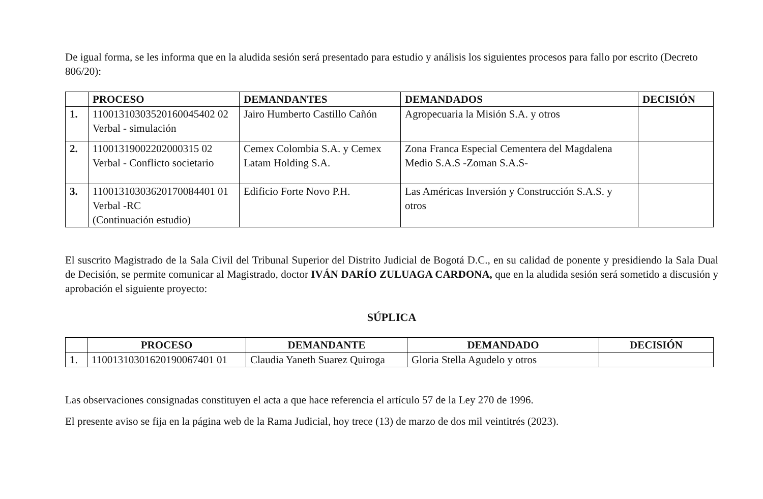De igual forma, se les informa que en la aludida sesión será presentado para estudio y análisis los siguientes procesos para fallo por escrito (Decreto 806/20):
| | PROCESO | DEMANDANTES | DEMANDADOS | DECISIÓN |
| --- | --- | --- | --- | --- |
| 1. | 11001310303520160045402 02 Verbal - simulación | Jairo Humberto Castillo Cañón | Agropecuaria la Misión S.A. y otros | |
| 2. | 11001319002202000315 02 Verbal - Conflicto societario | Cemex Colombia S.A. y Cemex Latam Holding S.A. | Zona Franca Especial Cementera del Magdalena Medio S.A.S -Zoman S.A.S- | |
| 3. | 11001310303620170084401 01 Verbal -RC (Continuación estudio) | Edificio Forte Novo P.H. | Las Américas Inversión y Construcción S.A.S. y otros | |
El suscrito Magistrado de la Sala Civil del Tribunal Superior del Distrito Judicial de Bogotá D.C., en su calidad de ponente y presidiendo la Sala Dual de Decisión, se permite comunicar al Magistrado, doctor IVÁN DARÍO ZULUAGA CARDONA, que en la aludida sesión será sometido a discusión y aprobación el siguiente proyecto:
SÚPLICA
| | PROCESO | DEMANDANTE | DEMANDADO | DECISIÓN |
| --- | --- | --- | --- | --- |
| 1 . | 11001310301620190067401 01 | Claudia Yaneth Suarez Quiroga | Gloria Stella Agudelo y otros | |
Las observaciones consignadas constituyen el acta a que hace referencia el artículo 57 de la Ley 270 de 1996.
El presente aviso se fija en la página web de la Rama Judicial, hoy trece (13) de marzo de dos mil veintitrés (2023).